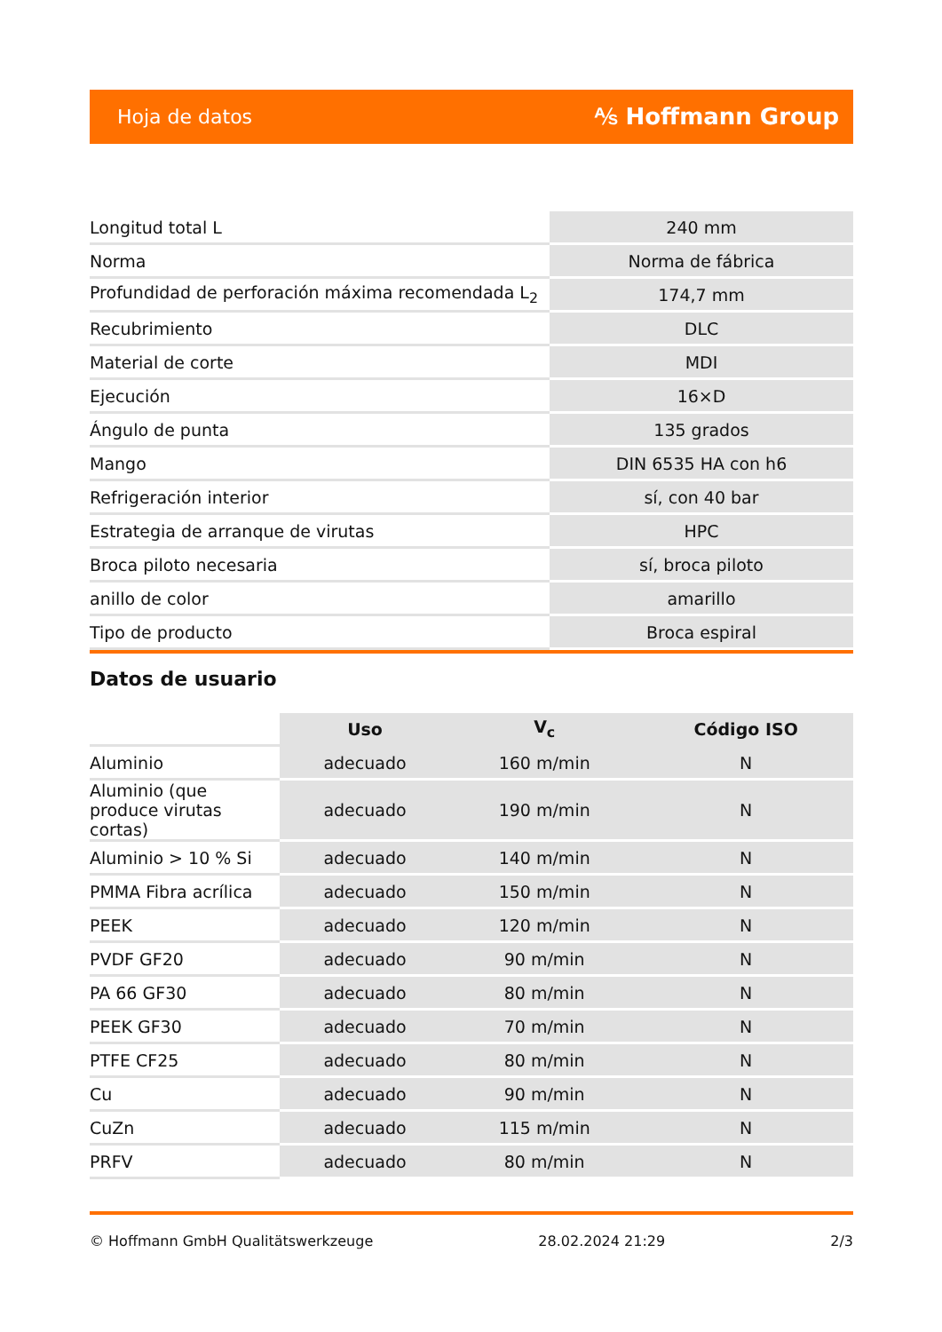Hoja de datos ⅍ Hoffmann Group
| Longitud total L | 240 mm |
| Norma | Norma de fábrica |
| Profundidad de perforación máxima recomendada L<sub>2</sub> | 174,7 mm |
| Recubrimiento | DLC |
| Material de corte | MDI |
| Ejecución | 16×D |
| Ángulo de punta | 135 grados |
| Mango | DIN 6535 HA con h6 |
| Refrigeración interior | sí, con 40 bar |
| Estrategia de arranque de virutas | HPC |
| Broca piloto necesaria | sí, broca piloto |
| anillo de color | amarillo |
| Tipo de producto | Broca espiral |
Datos de usuario
| | Uso | V<sub>c</sub> | Código ISO |
| --- | --- | --- | --- |
| Aluminio | adecuado | 160 m/min | N |
| Aluminio (que produce virutas cortas) | adecuado | 190 m/min | N |
| Aluminio > 10 % Si | adecuado | 140 m/min | N |
| PMMA Fibra acrílica | adecuado | 150 m/min | N |
| PEEK | adecuado | 120 m/min | N |
| PVDF GF20 | adecuado | 90 m/min | N |
| PA 66 GF30 | adecuado | 80 m/min | N |
| PEEK GF30 | adecuado | 70 m/min | N |
| PTFE CF25 | adecuado | 80 m/min | N |
| Cu | adecuado | 90 m/min | N |
| CuZn | adecuado | 115 m/min | N |
| PRFV | adecuado | 80 m/min | N |
© Hoffmann GmbH Qualitätswerkzeuge 28.02.2024 21:29 2/3